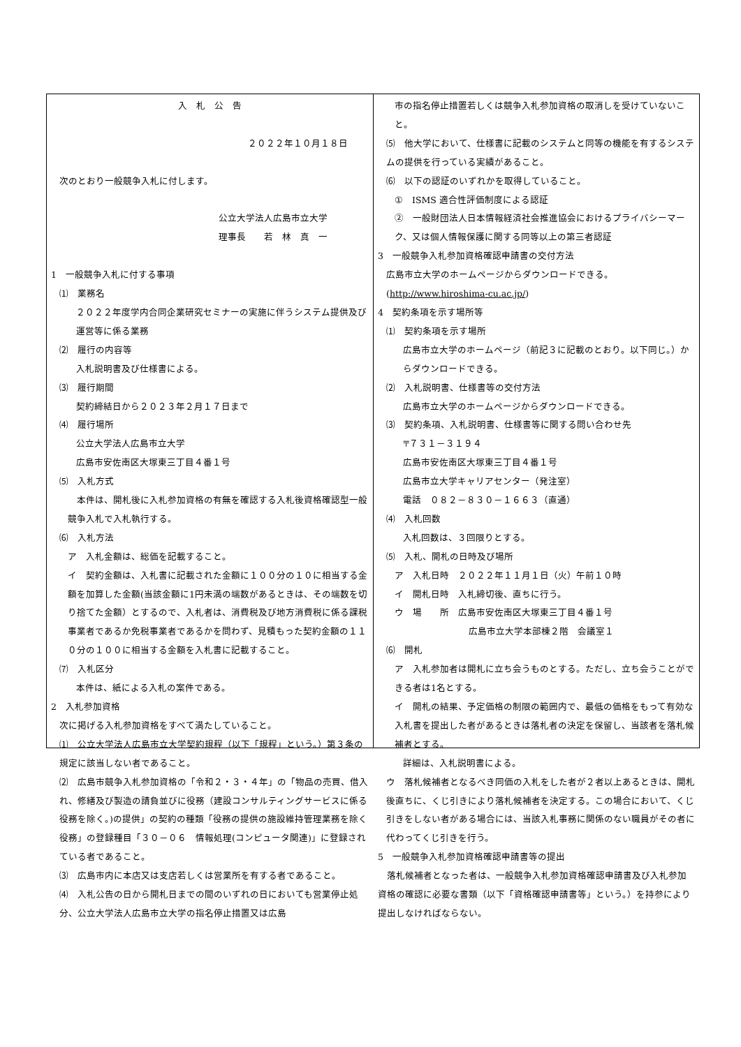入　札　公　告
２０２２年１０月１８日
次のとおり一般競争入札に付します。
公立大学法人広島市立大学
理事長　　若　林　真　一
1　一般競争入札に付する事項
⑴　業務名
２０２２年度学内合同企業研究セミナーの実施に伴うシステム提供及び運営等に係る業務
⑵　履行の内容等
入札説明書及び仕様書による。
⑶　履行期間
契約締結日から２０２３年２月１７日まで
⑷　履行場所
公立大学法人広島市立大学
広島市安佐南区大塚東三丁目４番１号
⑸　入札方式
　本件は、開札後に入札参加資格の有無を確認する入札後資格確認型一般競争入札で入札執行する。
⑹　入札方法
ア　入札金額は、総価を記載すること。
イ　契約金額は、入札書に記載された金額に１００分の１０に相当する金額を加算した金額(当該金額に1円未満の端数があるときは、その端数を切り捨てた金額）とするので、入札者は、消費税及び地方消費税に係る課税事業者であるか免税事業者であるかを問わず、見積もった契約金額の１１０分の１００に相当する金額を入札書に記載すること。
⑺　入札区分
本件は、紙による入札の案件である。
2　入札参加資格
次に掲げる入札参加資格をすべて満たしていること。
⑴　公立大学法人広島市立大学契約規程（以下「規程」という。）第３条の規定に該当しない者であること。
⑵　広島市競争入札参加資格の「令和２・３・４年」の「物品の売買、借入れ、修繕及び製造の請負並びに役務（建設コンサルティングサービスに係る役務を除く。)の提供」の契約の種類「役務の提供の施設維持管理業務を除く役務」の登録種目「３０－０６　情報処理(コンピュータ関連)」に登録されている者であること。
⑶　広島市内に本店又は支店若しくは営業所を有する者であること。
⑷　入札公告の日から開札日までの間のいずれの日においても営業停止処分、公立大学法人広島市立大学の指名停止措置又は広島
市の指名停止措置若しくは競争入札参加資格の取消しを受けていないこと。
⑸　他大学において、仕様書に記載のシステムと同等の機能を有するシステムの提供を行っている実績があること。
⑹　以下の認証のいずれかを取得していること。
①　ISMS 適合性評価制度による認証
②　一般財団法人日本情報経済社会推進協会におけるプライバシーマーク、又は個人情報保護に関する同等以上の第三者認証
3　一般競争入札参加資格確認申請書の交付方法
広島市立大学のホームページからダウンロードできる。(http://www.hiroshima-cu.ac.jp/)
4　契約条項を示す場所等
⑴　契約条項を示す場所
広島市立大学のホームページ（前記３に記載のとおり。以下同じ。）からダウンロードできる。
⑵　入札説明書、仕様書等の交付方法
広島市立大学のホームページからダウンロードできる。
⑶　契約条項、入札説明書、仕様書等に関する問い合わせ先
〒７３１－３１９４
広島市安佐南区大塚東三丁目４番１号
広島市立大学キャリアセンター（発注室）
電話　０８２－８３０－１６６３（直通）
⑷　入札回数
入札回数は、３回限りとする。
⑸　入札、開札の日時及び場所
ア　入札日時　２０２２年１１月１日（火）午前１０時
イ　開札日時　入札締切後、直ちに行う。
ウ　場　　所　広島市安佐南区大塚東三丁目４番１号
広島市立大学本部棟２階　会議室１
⑹　開札
ア　入札参加者は開札に立ち会うものとする。ただし、立ち会うことができる者は1名とする。
イ　開札の結果、予定価格の制限の範囲内で、最低の価格をもって有効な入札書を提出した者があるときは落札者の決定を保留し、当該者を落札候補者とする。
詳細は、入札説明書による。
ウ　落札候補者となるべき同価の入札をした者が２者以上あるときは、開札後直ちに、くじ引きにより落札候補者を決定する。この場合において、くじ引きをしない者がある場合には、当該入札事務に関係のない職員がその者に代わってくじ引きを行う。
5　一般競争入札参加資格確認申請書等の提出
　落札候補者となった者は、一般競争入札参加資格確認申請書及び入札参加資格の確認に必要な書類（以下「資格確認申請書等」という。）を持参により提出しなければならない。